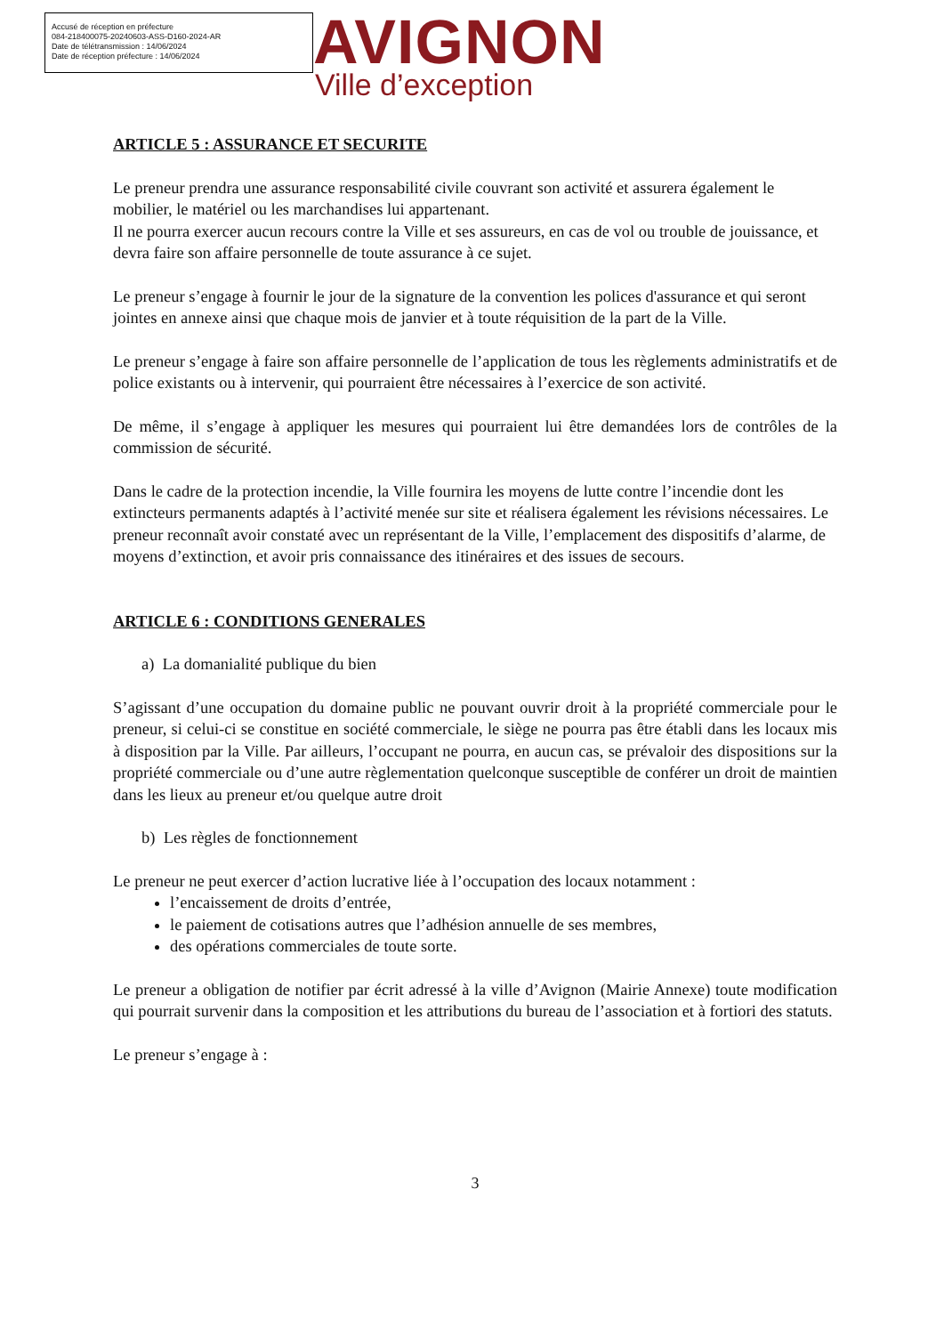Accusé de réception en préfecture
084-218400075-20240603-ASS-D160-2024-AR
Date de télétransmission : 14/06/2024
Date de réception préfecture : 14/06/2024
AVIGNON
Ville d’exception
ARTICLE 5 : ASSURANCE ET SECURITE
Le preneur prendra une assurance responsabilité civile couvrant son activité et assurera également le mobilier, le matériel ou les marchandises lui appartenant.
Il ne pourra exercer aucun recours contre la Ville et ses assureurs, en cas de vol ou trouble de jouissance, et devra faire son affaire personnelle de toute assurance à ce sujet.
Le preneur s’engage à fournir le jour de la signature de la convention les polices d'assurance et qui seront jointes en annexe ainsi que chaque mois de janvier et à toute réquisition de la part de la Ville.
Le preneur s’engage à faire son affaire personnelle de l’application de tous les règlements administratifs et de police existants ou à intervenir, qui pourraient être nécessaires à l’exercice de son activité.
De même, il s’engage à appliquer les mesures qui pourraient lui être demandées lors de contrôles de la commission de sécurité.
Dans le cadre de la protection incendie, la Ville fournira les moyens de lutte contre l’incendie dont les extincteurs permanents adaptés à l’activité menée sur site et réalisera également les révisions nécessaires. Le preneur reconnaît avoir constaté avec un représentant de la Ville, l’emplacement des dispositifs d’alarme, de moyens d’extinction, et avoir pris connaissance des itinéraires et des issues de secours.
ARTICLE 6 : CONDITIONS GENERALES
a) La domanialité publique du bien
S’agissant d’une occupation du domaine public ne pouvant ouvrir droit à la propriété commerciale pour le preneur, si celui-ci se constitue en société commerciale, le siège ne pourra pas être établi dans les locaux mis à disposition par la Ville. Par ailleurs, l’occupant ne pourra, en aucun cas, se prévaloir des dispositions sur la propriété commerciale ou d’une autre règlementation quelconque susceptible de conférer un droit de maintien dans les lieux au preneur et/ou quelque autre droit
b) Les règles de fonctionnement
Le preneur ne peut exercer d’action lucrative liée à l’occupation des locaux notamment :
l’encaissement de droits d’entrée,
le paiement de cotisations autres que l’adhésion annuelle de ses membres,
des opérations commerciales de toute sorte.
Le preneur a obligation de notifier par écrit adressé à la ville d’Avignon (Mairie Annexe) toute modification qui pourrait survenir dans la composition et les attributions du bureau de l’association et à fortiori des statuts.
Le preneur s’engage à :
3